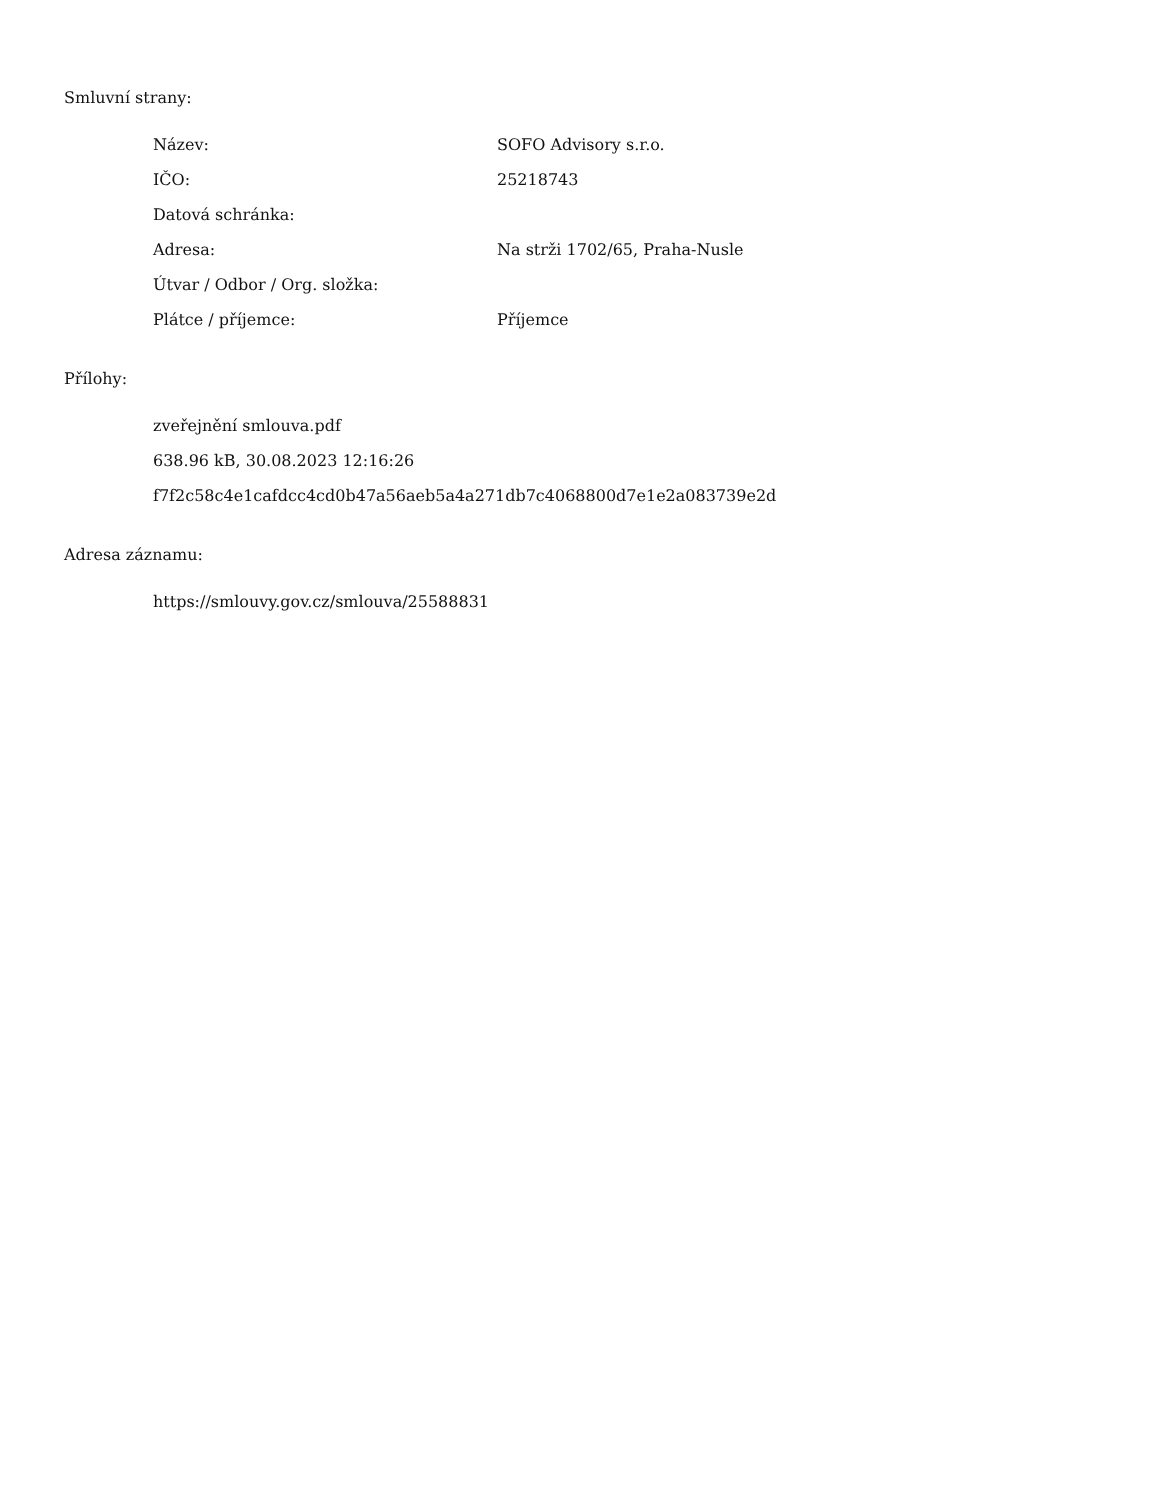Smluvní strany:
| Název: | SOFO Advisory s.r.o. |
| IČO: | 25218743 |
| Datová schránka: | |
| Adresa: | Na strži 1702/65, Praha-Nusle |
| Útvar / Odbor / Org. složka: | |
| Plátce / příjemce: | Příjemce |
Přílohy:
zveřejnění smlouva.pdf
638.96 kB, 30.08.2023 12:16:26
f7f2c58c4e1cafdcc4cd0b47a56aeb5a4a271db7c4068800d7e1e2a083739e2d
Adresa záznamu:
https://smlouvy.gov.cz/smlouva/25588831